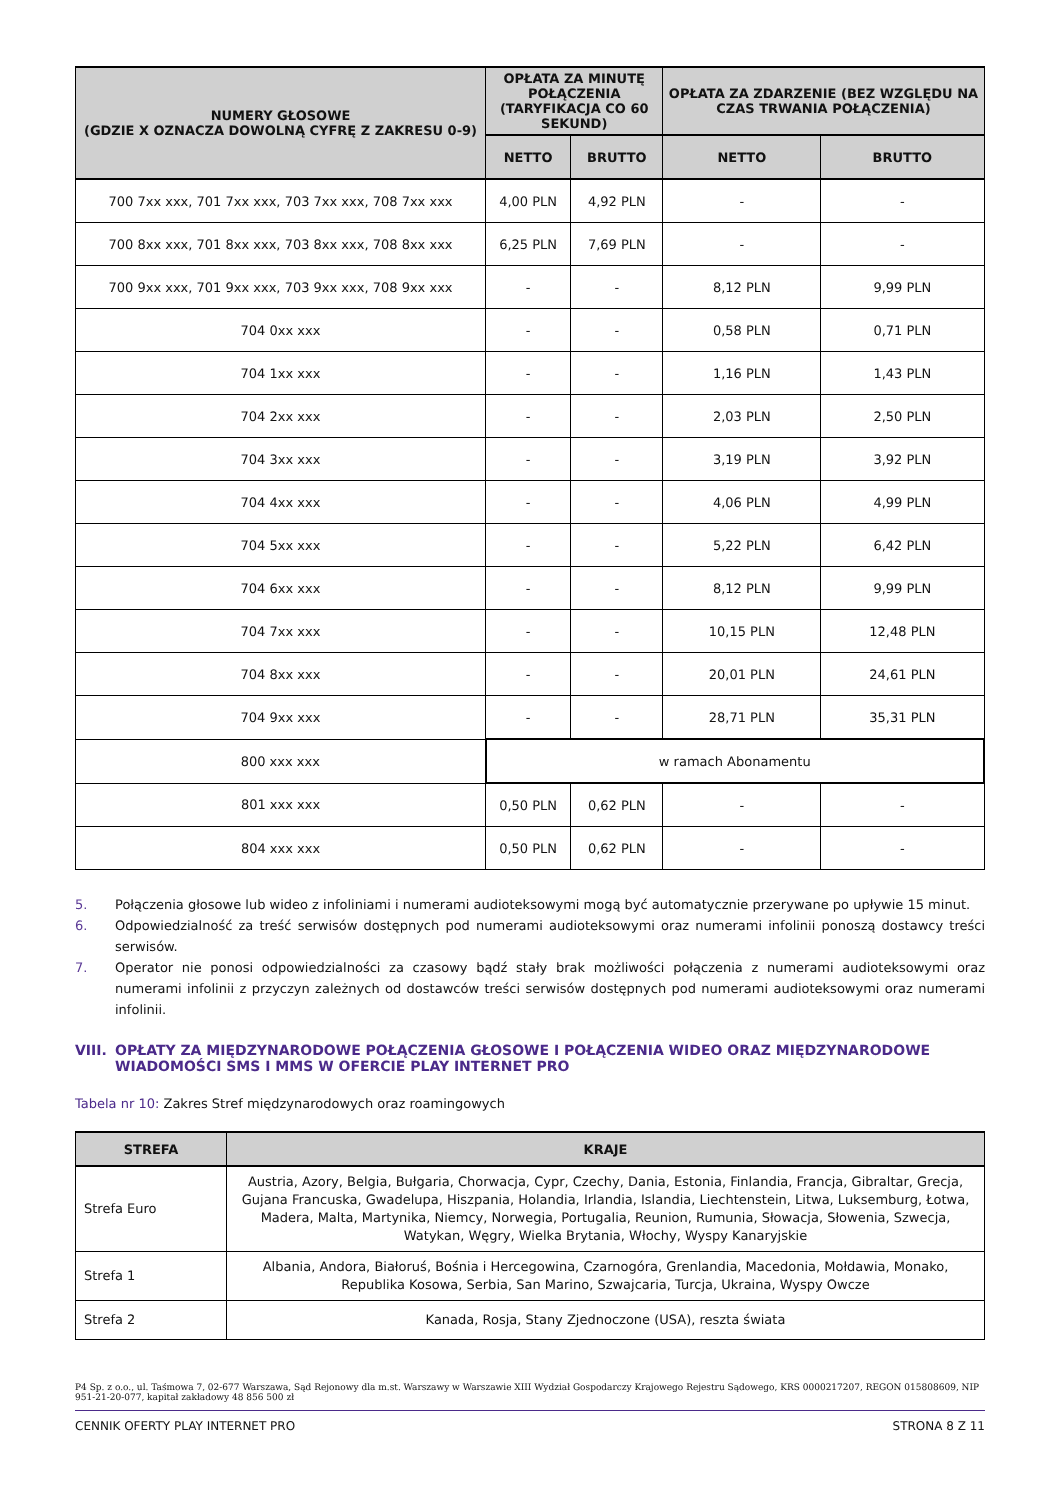| NUMERY GŁOSOWE (GDZIE X OZNACZA DOWOLNĄ CYFRĘ Z ZAKRESU 0-9) | OPŁATA ZA MINUTĘ POŁĄCZENIA (TARYFIKACJA CO 60 SEKUND) | | OPŁATA ZA ZDARZENIE (BEZ WZGLĘDU NA CZAS TRWANIA POŁĄCZENIA) | |
| --- | --- | --- | --- | --- |
| | NETTO | BRUTTO | NETTO | BRUTTO |
| 700 7xx xxx, 701 7xx xxx, 703 7xx xxx, 708 7xx xxx | 4,00 PLN | 4,92 PLN | - | - |
| 700 8xx xxx, 701 8xx xxx, 703 8xx xxx, 708 8xx xxx | 6,25 PLN | 7,69 PLN | - | - |
| 700 9xx xxx, 701 9xx xxx, 703 9xx xxx, 708 9xx xxx | - | - | 8,12 PLN | 9,99 PLN |
| 704 0xx xxx | - | - | 0,58 PLN | 0,71 PLN |
| 704 1xx xxx | - | - | 1,16 PLN | 1,43 PLN |
| 704 2xx xxx | - | - | 2,03 PLN | 2,50 PLN |
| 704 3xx xxx | - | - | 3,19 PLN | 3,92 PLN |
| 704 4xx xxx | - | - | 4,06 PLN | 4,99 PLN |
| 704 5xx xxx | - | - | 5,22 PLN | 6,42 PLN |
| 704 6xx xxx | - | - | 8,12 PLN | 9,99 PLN |
| 704 7xx xxx | - | - | 10,15 PLN | 12,48 PLN |
| 704 8xx xxx | - | - | 20,01 PLN | 24,61 PLN |
| 704 9xx xxx | - | - | 28,71 PLN | 35,31 PLN |
| 800 xxx xxx | w ramach Abonamentu | | | |
| 801 xxx xxx | 0,50 PLN | 0,62 PLN | - | - |
| 804 xxx xxx | 0,50 PLN | 0,62 PLN | - | - |
5. Połączenia głosowe lub wideo z infoliniami i numerami audioteksowymi mogą być automatycznie przerywane po upływie 15 minut.
6. Odpowiedzialność za treść serwisów dostępnych pod numerami audioteksowymi oraz numerami infolinii ponoszą dostawcy treści serwisów.
7. Operator nie ponosi odpowiedzialności za czasowy bądź stały brak możliwości połączenia z numerami audioteksowymi oraz numerami infolinii z przyczyn zależnych od dostawców treści serwisów dostępnych pod numerami audioteksowymi oraz numerami infolinii.
VIII. OPŁATY ZA MIĘDZYNARODOWE POŁĄCZENIA GŁOSOWE I POŁĄCZENIA WIDEO ORAZ MIĘDZYNARODOWE WIADOMOŚCI SMS I MMS W OFERCIE PLAY INTERNET PRO
Tabela nr 10: Zakres Stref międzynarodowych oraz roamingowych
| STREFA | KRAJE |
| --- | --- |
| Strefa Euro | Austria, Azory, Belgia, Bułgaria, Chorwacja, Cypr, Czechy, Dania, Estonia, Finlandia, Francja, Gibraltar, Grecja, Gujana Francuska, Gwadelupa, Hiszpania, Holandia, Irlandia, Islandia, Liechtenstein, Litwa, Luksemburg, Łotwa, Madera, Malta, Martynika, Niemcy, Norwegia, Portugalia, Reunion, Rumunia, Słowacja, Słowenia, Szwecja, Watykan, Węgry, Wielka Brytania, Włochy, Wyspy Kanaryjskie |
| Strefa 1 | Albania, Andora, Białoruś, Bośnia i Hercegowina, Czarnogóra, Grenlandia, Macedonia, Mołdawia, Monako, Republika Kosowa, Serbia, San Marino, Szwajcaria, Turcja, Ukraina, Wyspy Owcze |
| Strefa 2 | Kanada, Rosja, Stany Zjednoczone (USA), reszta świata |
P4 Sp. z o.o., ul. Taśmowa 7, 02-677 Warszawa, Sąd Rejonowy dla m.st. Warszawy w Warszawie XIII Wydział Gospodarczy Krajowego Rejestru Sądowego, KRS 0000217207, REGON 015808609, NIP 951-21-20-077, kapitał zakładowy 48 856 500 zł
CENNIK OFERTY PLAY INTERNET PRO STRONA 8 Z 11